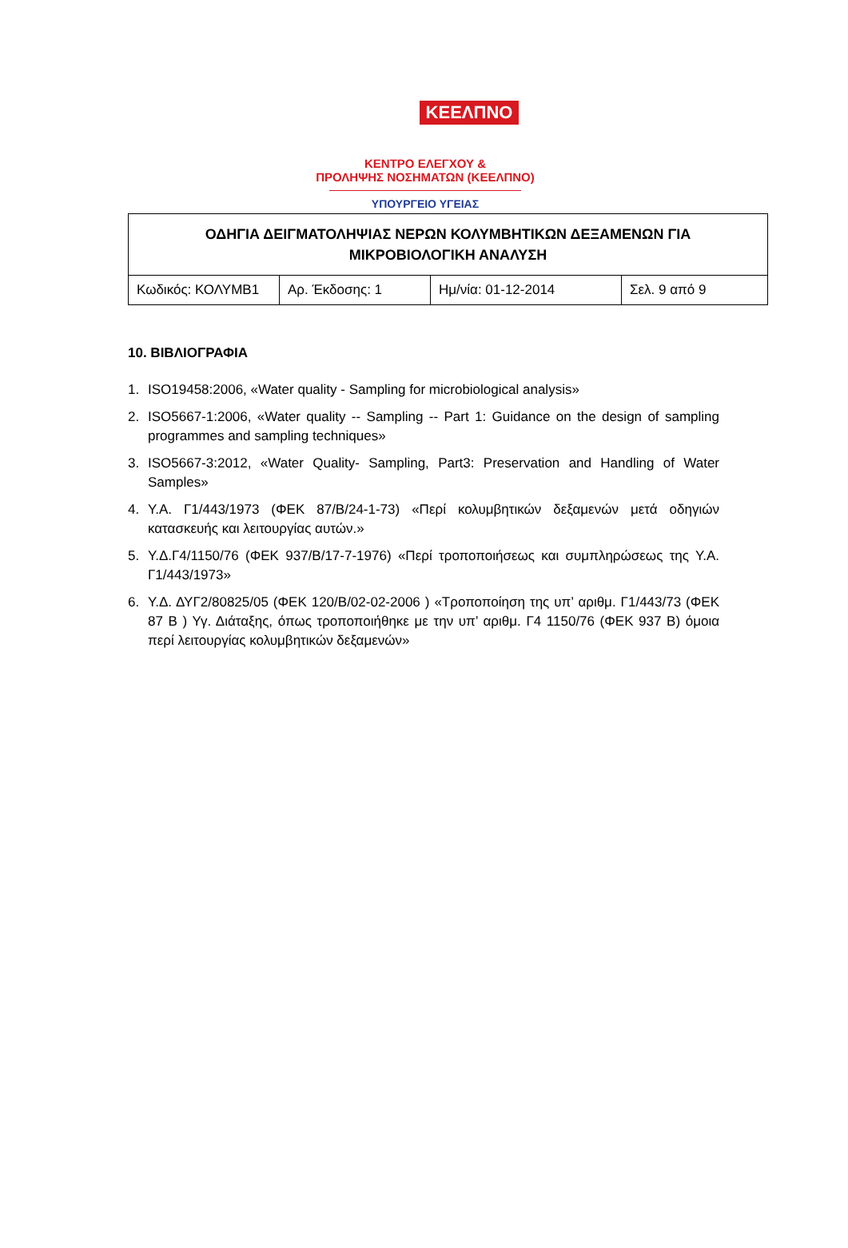ΚΕΕΛΠΝΟ
ΚΕΝΤΡΟ ΕΛΕΓΧΟΥ &
ΠΡΟΛΗΨΗΣ ΝΟΣΗΜΑΤΩΝ (ΚΕΕΛΠΝΟ)
ΥΠΟΥΡΓΕΙΟ ΥΓΕΙΑΣ
| ΟΔΗΓΙΑ ΔΕΙΓΜΑΤΟΛΗΨΙΑΣ ΝΕΡΩΝ ΚΟΛΥΜΒΗΤΙΚΩΝ ΔΕΞΑΜΕΝΩΝ ΓΙΑ ΜΙΚΡΟΒΙΟΛΟΓΙΚΗ ΑΝΑΛΥΣΗ | | | |
| --- | --- | --- | --- |
| Κωδικός: ΚΟΛΥΜΒ1 | Αρ. Έκδοσης: 1 | Ημ/νία: 01-12-2014 | Σελ. 9 από 9 |
10. ΒΙΒΛΙΟΓΡΑΦΙΑ
1. ISO19458:2006, «Water quality - Sampling for microbiological analysis»
2. ISO5667-1:2006, «Water quality -- Sampling -- Part 1: Guidance on the design of sampling programmes and sampling techniques»
3. ISO5667-3:2012, «Water Quality- Sampling, Part3: Preservation and Handling of Water Samples»
4. Υ.Α. Γ1/443/1973 (ΦΕΚ 87/Β/24-1-73) «Περί κολυμβητικών δεξαμενών μετά οδηγιών κατασκευής και λειτουργίας αυτών.»
5. Υ.Δ.Γ4/1150/76 (ΦΕΚ 937/Β/17-7-1976) «Περί τροποποιήσεως και συμπληρώσεως της Υ.Α. Γ1/443/1973»
6. Υ.Δ. ΔΥΓ2/80825/05 (ΦΕΚ 120/Β/02-02-2006 ) «Τροποποίηση της υπ’ αριθμ. Γ1/443/73 (ΦΕΚ 87 Β ) Υγ. Διάταξης, όπως τροποποιήθηκε με την υπ’ αριθμ. Γ4 1150/76 (ΦΕΚ 937 Β) όμοια περί λειτουργίας κολυμβητικών δεξαμενών»